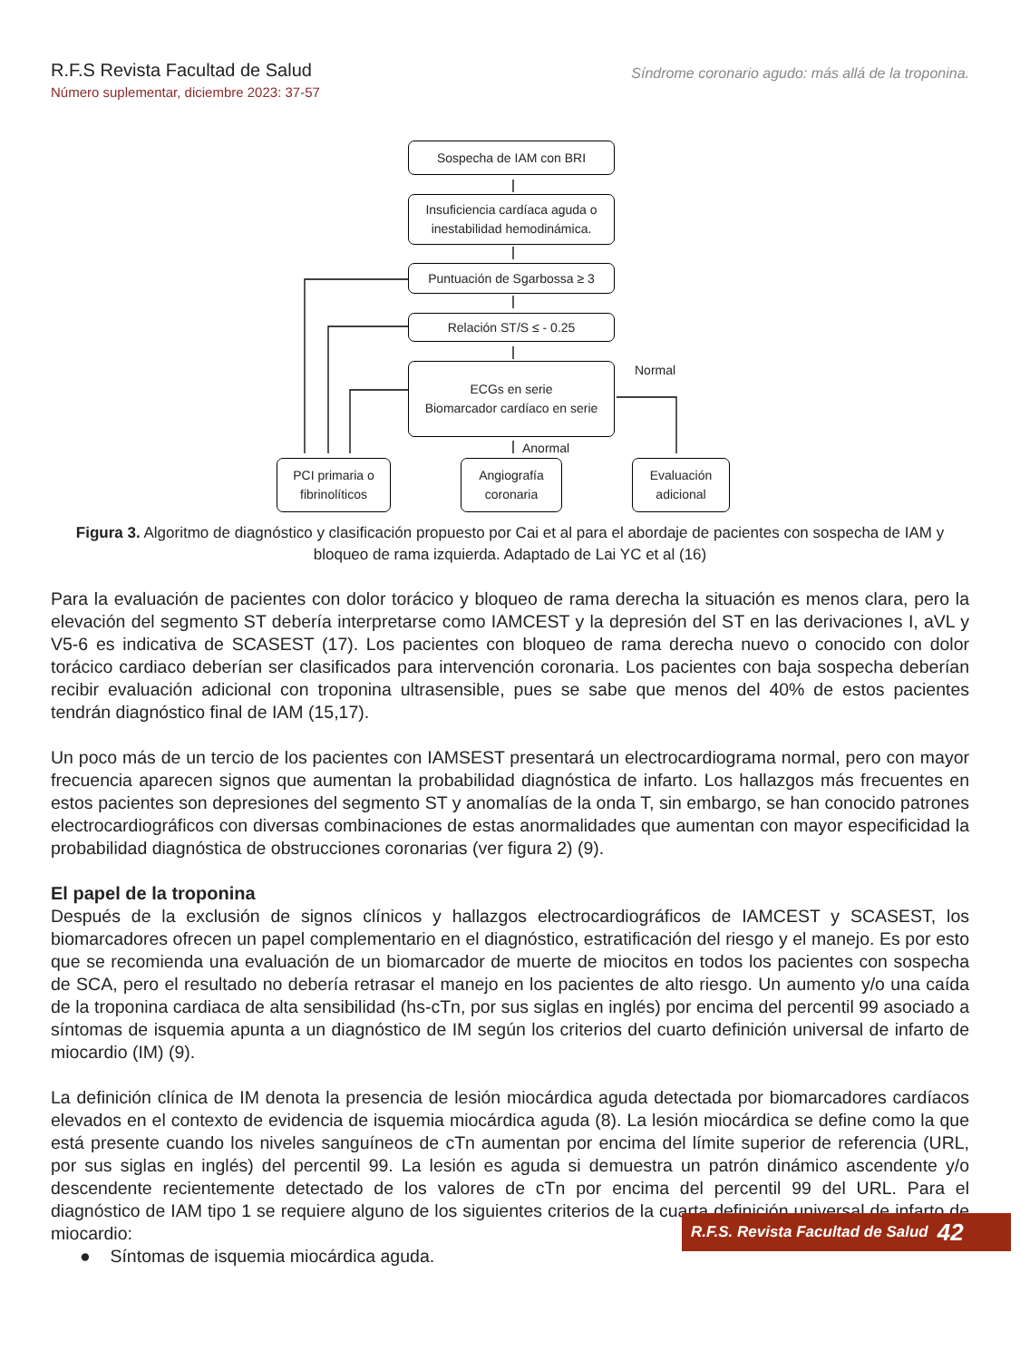R.F.S Revista Facultad de Salud
Número suplementar, diciembre 2023: 37-57
Síndrome coronario agudo: más allá de la troponina.
Sospecha de IAM con BRI
Insuficiencia cardíaca aguda o inestabilidad hemodinámica.
Puntuación de Sgarbossa ≥ 3
Relación ST/S ≤ - 0.25
ECGs en serie
Biomarcador cardíaco en serie
Normal
Anormal
PCI primaria o fibrinolíticos
Angiografía coronaria
Evaluación adicional
Figura 3. Algoritmo de diagnóstico y clasificación propuesto por Cai et al para el abordaje de pacientes con sospecha de IAM y bloqueo de rama izquierda. Adaptado de Lai YC et al (16)
Para la evaluación de pacientes con dolor torácico y bloqueo de rama derecha la situación es menos clara, pero la elevación del segmento ST debería interpretarse como IAMCEST y la depresión del ST en las derivaciones I, aVL y V5-6 es indicativa de SCASEST (17). Los pacientes con bloqueo de rama derecha nuevo o conocido con dolor torácico cardiaco deberían ser clasificados para intervención coronaria. Los pacientes con baja sospecha deberían recibir evaluación adicional con troponina ultrasensible, pues se sabe que menos del 40% de estos pacientes tendrán diagnóstico final de IAM (15,17).
Un poco más de un tercio de los pacientes con IAMSEST presentará un electrocardiograma normal, pero con mayor frecuencia aparecen signos que aumentan la probabilidad diagnóstica de infarto. Los hallazgos más frecuentes en estos pacientes son depresiones del segmento ST y anomalías de la onda T, sin embargo, se han conocido patrones electrocardiográficos con diversas combinaciones de estas anormalidades que aumentan con mayor especificidad la probabilidad diagnóstica de obstrucciones coronarias (ver figura 2) (9).
El papel de la troponina
Después de la exclusión de signos clínicos y hallazgos electrocardiográficos de IAMCEST y SCASEST, los biomarcadores ofrecen un papel complementario en el diagnóstico, estratificación del riesgo y el manejo. Es por esto que se recomienda una evaluación de un biomarcador de muerte de miocitos en todos los pacientes con sospecha de SCA, pero el resultado no debería retrasar el manejo en los pacientes de alto riesgo. Un aumento y/o una caída de la troponina cardiaca de alta sensibilidad (hs-cTn, por sus siglas en inglés) por encima del percentil 99 asociado a síntomas de isquemia apunta a un diagnóstico de IM según los criterios del cuarto definición universal de infarto de miocardio (IM) (9).
La definición clínica de IM denota la presencia de lesión miocárdica aguda detectada por biomarcadores cardíacos elevados en el contexto de evidencia de isquemia miocárdica aguda (8). La lesión miocárdica se define como la que está presente cuando los niveles sanguíneos de cTn aumentan por encima del límite superior de referencia (URL, por sus siglas en inglés) del percentil 99. La lesión es aguda si demuestra un patrón dinámico ascendente y/o descendente recientemente detectado de los valores de cTn por encima del percentil 99 del URL. Para el diagnóstico de IAM tipo 1 se requiere alguno de los siguientes criterios de la cuarta definición universal de infarto de miocardio:
● Síntomas de isquemia miocárdica aguda.
R.F.S. Revista Facultad de Salud 42